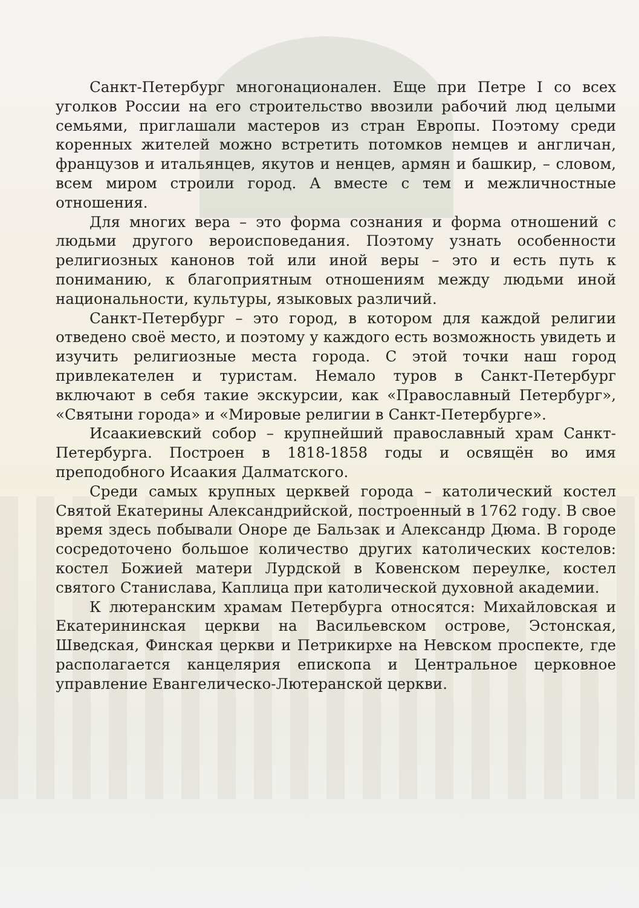Санкт-Петербург многонационален. Еще при Петре I со всех уголков России на его строительство ввозили рабочий люд целыми семьями, приглашали мастеров из стран Европы. Поэтому среди коренных жителей можно встретить потомков немцев и англичан, французов и итальянцев, якутов и ненцев, армян и башкир, – словом, всем миром строили город. А вместе с тем и межличностные отношения.
Для многих вера – это форма сознания и форма отношений с людьми другого вероисповедания. Поэтому узнать особенности религиозных канонов той или иной веры – это и есть путь к пониманию, к благоприятным отношениям между людьми иной национальности, культуры, языковых различий.
Санкт-Петербург – это город, в котором для каждой религии отведено своё место, и поэтому у каждого есть возможность увидеть и изучить религиозные места города. С этой точки наш город привлекателен и туристам. Немало туров в Санкт-Петербург включают в себя такие экскурсии, как «Православный Петербург», «Святыни города» и «Мировые религии в Санкт-Петербурге».
Исаакиевский собор – крупнейший православный храм Санкт-Петербурга. Построен в 1818-1858 годы и освящён во имя преподобного Исаакия Далматского.
Среди самых крупных церквей города – католический костел Святой Екатерины Александрийской, построенный в 1762 году. В свое время здесь побывали Оноре де Бальзак и Александр Дюма. В городе сосредоточено большое количество других католических костелов: костел Божией матери Лурдской в Ковенском переулке, костел святого Станислава, Каплица при католической духовной академии.
К лютеранским храмам Петербурга относятся: Михайловская и Екатерининская церкви на Васильевском острове, Эстонская, Шведская, Финская церкви и Петрикирхе на Невском проспекте, где располагается канцелярия епископа и Центральное церковное управление Евангелическо-Лютеранской церкви.